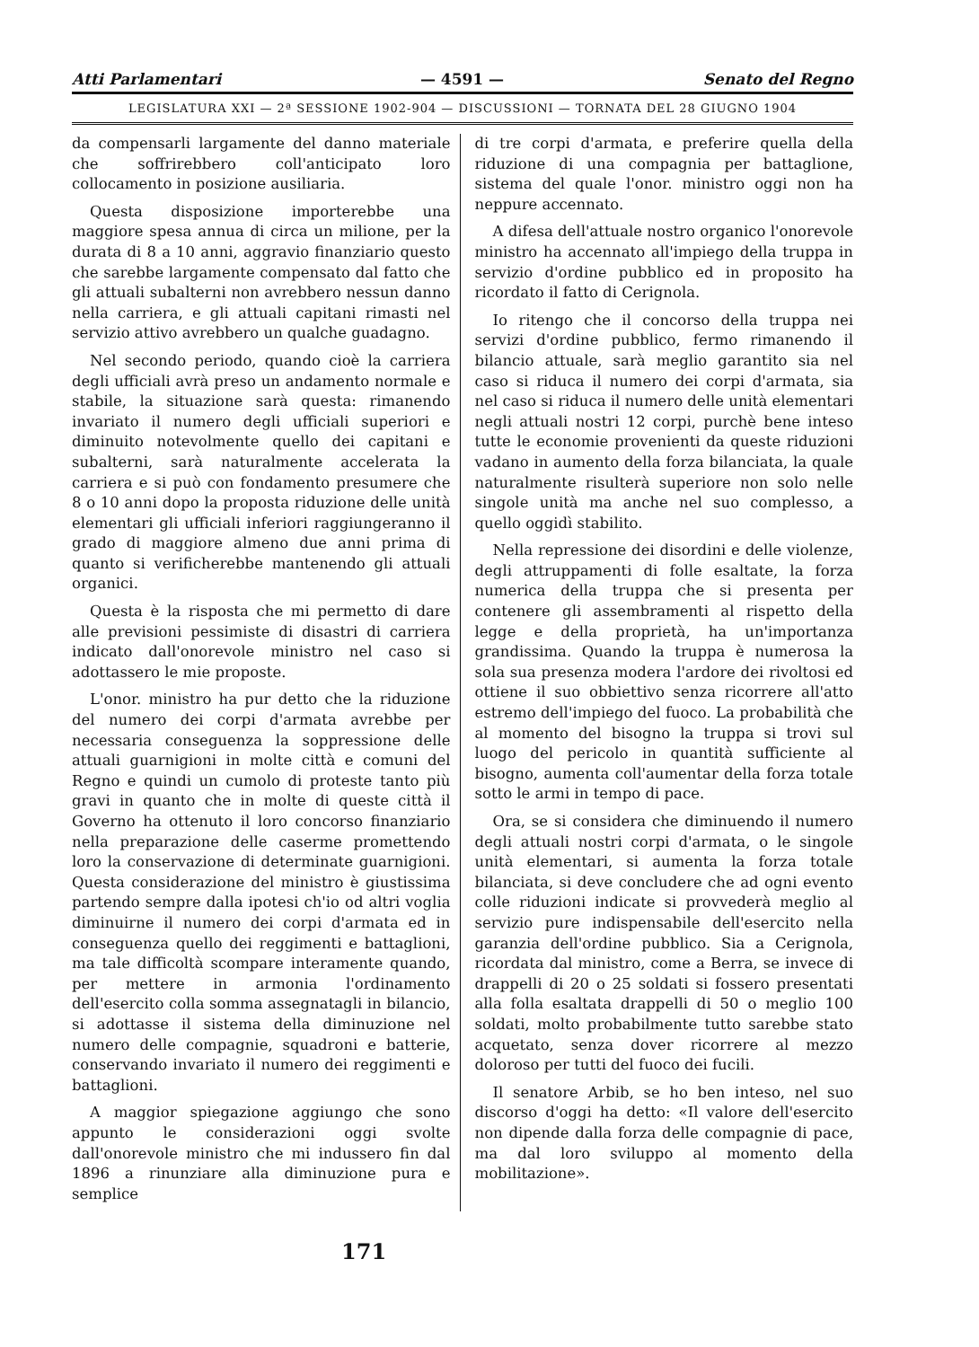Atti Parlamentari — 4591 — Senato del Regno
LEGISLATURA XXI — 2ª SESSIONE 1902-904 — DISCUSSIONI — TORNATA DEL 28 GIUGNO 1904
da compensarli largamente del danno materiale che soffrirebbero coll'anticipato loro collocamento in posizione ausiliaria.
Questa disposizione importerebbe una maggiore spesa annua di circa un milione, per la durata di 8 a 10 anni, aggravio finanziario questo che sarebbe largamente compensato dal fatto che gli attuali subalterni non avrebbero nessun danno nella carriera, e gli attuali capitani rimasti nel servizio attivo avrebbero un qualche guadagno.
Nel secondo periodo, quando cioè la carriera degli ufficiali avrà preso un andamento normale e stabile, la situazione sarà questa: rimanendo invariato il numero degli ufficiali superiori e diminuito notevolmente quello dei capitani e subalterni, sarà naturalmente accelerata la carriera e si può con fondamento presumere che 8 o 10 anni dopo la proposta riduzione delle unità elementari gli ufficiali inferiori raggiungeranno il grado di maggiore almeno due anni prima di quanto si verificherebbe mantenendo gli attuali organici.
Questa è la risposta che mi permetto di dare alle previsioni pessimiste di disastri di carriera indicato dall'onorevole ministro nel caso si adottassero le mie proposte.
L'onor. ministro ha pur detto che la riduzione del numero dei corpi d'armata avrebbe per necessaria conseguenza la soppressione delle attuali guarnigioni in molte città e comuni del Regno e quindi un cumolo di proteste tanto più gravi in quanto che in molte di queste città il Governo ha ottenuto il loro concorso finanziario nella preparazione delle caserme promettendo loro la conservazione di determinate guarnigioni. Questa considerazione del ministro è giustissima partendo sempre dalla ipotesi ch'io od altri voglia diminuirne il numero dei corpi d'armata ed in conseguenza quello dei reggimenti e battaglioni, ma tale difficoltà scompare interamente quando, per mettere in armonia l'ordinamento dell'esercito colla somma assegnatagli in bilancio, si adottasse il sistema della diminuzione nel numero delle compagnie, squadroni e batterie, conservando invariato il numero dei reggimenti e battaglioni.
A maggior spiegazione aggiungo che sono appunto le considerazioni oggi svolte dall'onorevole ministro che mi indussero fin dal 1896 a rinunziare alla diminuzione pura e semplice
di tre corpi d'armata, e preferire quella della riduzione di una compagnia per battaglione, sistema del quale l'onor. ministro oggi non ha neppure accennato.
A difesa dell'attuale nostro organico l'onorevole ministro ha accennato all'impiego della truppa in servizio d'ordine pubblico ed in proposito ha ricordato il fatto di Cerignola.
Io ritengo che il concorso della truppa nei servizi d'ordine pubblico, fermo rimanendo il bilancio attuale, sarà meglio garantito sia nel caso si riduca il numero dei corpi d'armata, sia nel caso si riduca il numero delle unità elementari negli attuali nostri 12 corpi, purchè bene inteso tutte le economie provenienti da queste riduzioni vadano in aumento della forza bilanciata, la quale naturalmente risulterà superiore non solo nelle singole unità ma anche nel suo complesso, a quello oggidì stabilito.
Nella repressione dei disordini e delle violenze, degli attruppamenti di folle esaltate, la forza numerica della truppa che si presenta per contenere gli assembramenti al rispetto della legge e della proprietà, ha un'importanza grandissima. Quando la truppa è numerosa la sola sua presenza modera l'ardore dei rivoltosi ed ottiene il suo obbiettivo senza ricorrere all'atto estremo dell'impiego del fuoco. La probabilità che al momento del bisogno la truppa si trovi sul luogo del pericolo in quantità sufficiente al bisogno, aumenta coll'aumentar della forza totale sotto le armi in tempo di pace.
Ora, se si considera che diminuendo il numero degli attuali nostri corpi d'armata, o le singole unità elementari, si aumenta la forza totale bilanciata, si deve concludere che ad ogni evento colle riduzioni indicate si provvederà meglio al servizio pure indispensabile dell'esercito nella garanzia dell'ordine pubblico. Sia a Cerignola, ricordata dal ministro, come a Berra, se invece di drappelli di 20 o 25 soldati si fossero presentati alla folla esaltata drappelli di 50 o meglio 100 soldati, molto probabilmente tutto sarebbe stato acquetato, senza dover ricorrere al mezzo doloroso per tutti del fuoco dei fucili.
Il senatore Arbib, se ho ben inteso, nel suo discorso d'oggi ha detto: «Il valore dell'esercito non dipende dalla forza delle compagnie di pace, ma dal loro sviluppo al momento della mobilitazione».
171